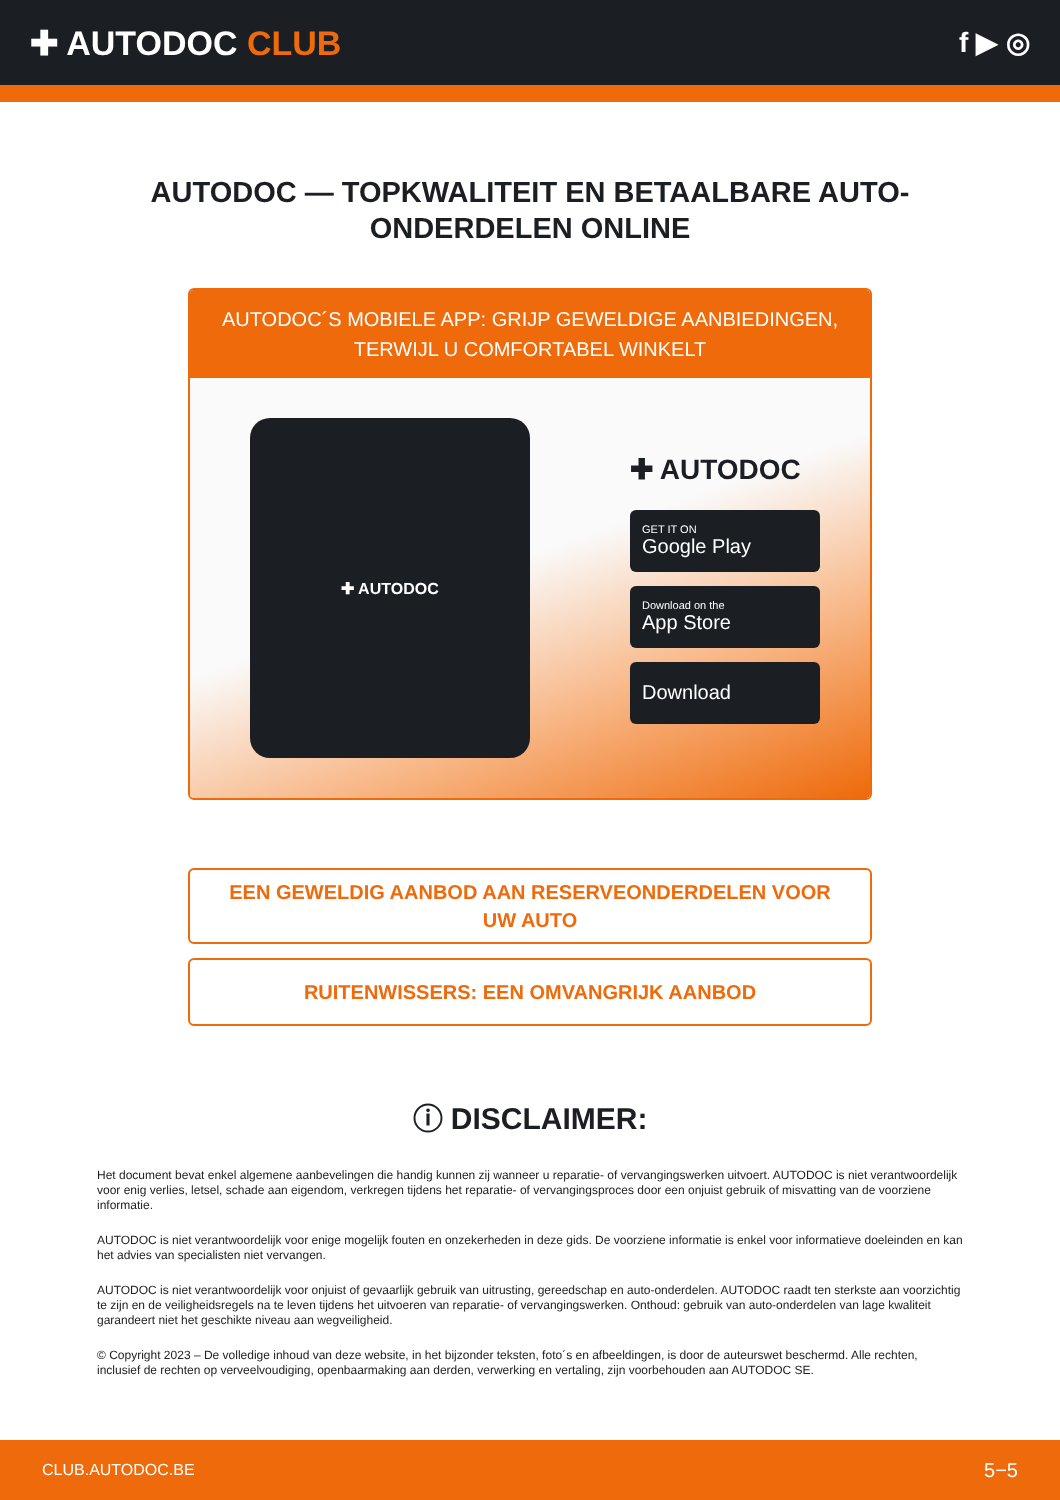✚ AUTODOC CLUB
f ▶ ◎
AUTODOC — TOPKWALITEIT EN BETAALBARE AUTO-ONDERDELEN ONLINE
AUTODOC´S MOBIELE APP: GRIJP GEWELDIGE AANBIEDINGEN, TERWIJL U COMFORTABEL WINKELT
✚ AUTODOC
✚ AUTODOC
GET IT ON
Google Play
Download on the
App Store
Download
EEN GEWELDIG AANBOD AAN RESERVEONDERDELEN VOOR UW AUTO
RUITENWISSERS: EEN OMVANGRIJK AANBOD
ⓘ DISCLAIMER:
Het document bevat enkel algemene aanbevelingen die handig kunnen zij wanneer u reparatie- of vervangingswerken uitvoert. AUTODOC is niet verantwoordelijk voor enig verlies, letsel, schade aan eigendom, verkregen tijdens het reparatie- of vervangingsproces door een onjuist gebruik of misvatting van de voorziene informatie.
AUTODOC is niet verantwoordelijk voor enige mogelijk fouten en onzekerheden in deze gids. De voorziene informatie is enkel voor informatieve doeleinden en kan het advies van specialisten niet vervangen.
AUTODOC is niet verantwoordelijk voor onjuist of gevaarlijk gebruik van uitrusting, gereedschap en auto-onderdelen. AUTODOC raadt ten sterkste aan voorzichtig te zijn en de veiligheidsregels na te leven tijdens het uitvoeren van reparatie- of vervangingswerken. Onthoud: gebruik van auto-onderdelen van lage kwaliteit garandeert niet het geschikte niveau aan wegveiligheid.
© Copyright 2023 – De volledige inhoud van deze website, in het bijzonder teksten, foto´s en afbeeldingen, is door de auteurswet beschermd. Alle rechten, inclusief de rechten op verveelvoudiging, openbaarmaking aan derden, verwerking en vertaling, zijn voorbehouden aan AUTODOC SE.
CLUB.AUTODOC.BE 5−5